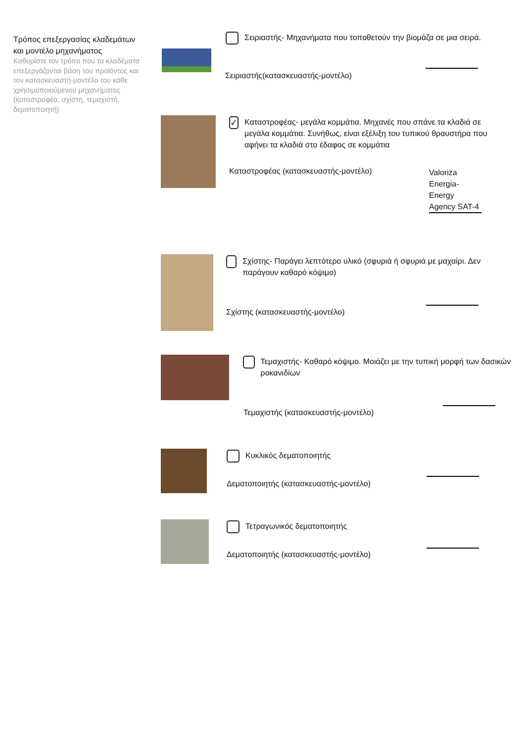Τρόπος επεξεργασίας κλαδεμάτων και μοντέλο μηχανήματος
Καθορίστε τον τρόπο που τα κλαδέματα επεξεργάζονται βάση του προϊόντος και τον κατασκευαστή-μοντέλο του κάθε χρησιμοποιούμενου μηχανήματος (καταστροφέα, σχίστη, τεμαχιστή, δεματοποιητή)
Σειριαστής- Μηχανήματα που τοποθετούν την βιομάζα σε μια σειρά.
Σειριαστής(κατασκευαστής-μοντέλο)
✓ Καταστροφέας- μεγάλα κομμάτια. Μηχανές που σπάνε τα κλαδιά σε μεγάλα κομμάτια. Συνήθως, είναι εξέλιξη του τυπικού θραυστήρα που αφήνει τα κλαδιά στο έδαφος σε κομμάτια
Καταστροφέας (κατασκευαστής-μοντέλο)
Valoriza Energia-Energy Agency SAT-4
Σχίστης- Παράγει λεπτότερο υλικό (σφυριά ή σφυριά με μαχαίρι. Δεν παράγουν καθαρό κόψιμο)
Σχίστης (κατασκευαστής-μοντέλο)
Τεμαχιστής- Καθαρό κόψιμο. Μοιάζει με την τυπική μορφή των δασικών ροκανιδίων
Τεμαχιστής (κατασκευαστής-μοντέλο)
Κυκλικός δεματοποιητής
Δεματοποιητής (κατασκευαστής-μοντέλο)
Τετραγωνικός δεματοποιητής
Δεματοποιητής (κατασκευαστής-μοντέλο)